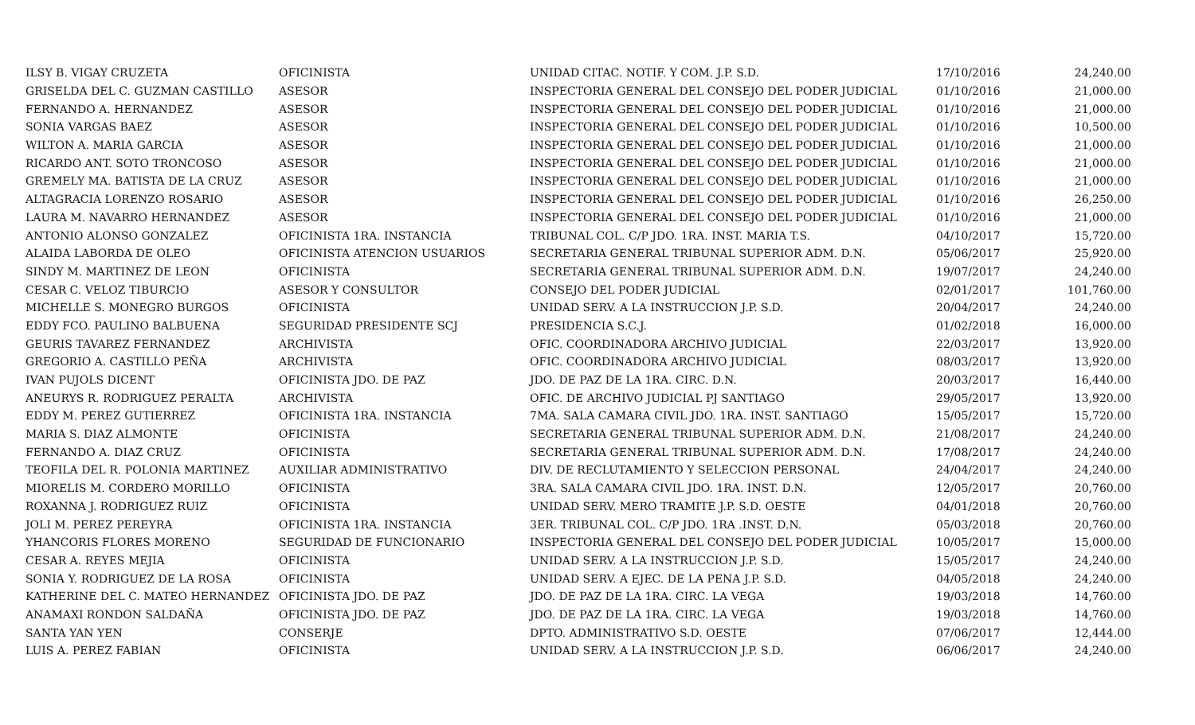| ILSY B. VIGAY CRUZETA | OFICINISTA | UNIDAD CITAC. NOTIF. Y COM. J.P. S.D. | 17/10/2016 | 24,240.00 |
| GRISELDA DEL C. GUZMAN CASTILLO | ASESOR | INSPECTORIA GENERAL DEL CONSEJO DEL PODER JUDICIAL | 01/10/2016 | 21,000.00 |
| FERNANDO A. HERNANDEZ | ASESOR | INSPECTORIA GENERAL DEL CONSEJO DEL PODER JUDICIAL | 01/10/2016 | 21,000.00 |
| SONIA VARGAS BAEZ | ASESOR | INSPECTORIA GENERAL DEL CONSEJO DEL PODER JUDICIAL | 01/10/2016 | 10,500.00 |
| WILTON A. MARIA GARCIA | ASESOR | INSPECTORIA GENERAL DEL CONSEJO DEL PODER JUDICIAL | 01/10/2016 | 21,000.00 |
| RICARDO ANT. SOTO TRONCOSO | ASESOR | INSPECTORIA GENERAL DEL CONSEJO DEL PODER JUDICIAL | 01/10/2016 | 21,000.00 |
| GREMELY MA. BATISTA DE LA CRUZ | ASESOR | INSPECTORIA GENERAL DEL CONSEJO DEL PODER JUDICIAL | 01/10/2016 | 21,000.00 |
| ALTAGRACIA LORENZO ROSARIO | ASESOR | INSPECTORIA GENERAL DEL CONSEJO DEL PODER JUDICIAL | 01/10/2016 | 26,250.00 |
| LAURA M. NAVARRO HERNANDEZ | ASESOR | INSPECTORIA GENERAL DEL CONSEJO DEL PODER JUDICIAL | 01/10/2016 | 21,000.00 |
| ANTONIO ALONSO GONZALEZ | OFICINISTA 1RA. INSTANCIA | TRIBUNAL COL. C/P JDO. 1RA. INST. MARIA T.S. | 04/10/2017 | 15,720.00 |
| ALAIDA LABORDA DE OLEO | OFICINISTA ATENCION USUARIOS | SECRETARIA GENERAL TRIBUNAL SUPERIOR ADM. D.N. | 05/06/2017 | 25,920.00 |
| SINDY M. MARTINEZ DE LEON | OFICINISTA | SECRETARIA GENERAL TRIBUNAL SUPERIOR ADM. D.N. | 19/07/2017 | 24,240.00 |
| CESAR C. VELOZ TIBURCIO | ASESOR Y CONSULTOR | CONSEJO DEL PODER JUDICIAL | 02/01/2017 | 101,760.00 |
| MICHELLE S. MONEGRO BURGOS | OFICINISTA | UNIDAD SERV. A LA INSTRUCCION J.P. S.D. | 20/04/2017 | 24,240.00 |
| EDDY FCO. PAULINO BALBUENA | SEGURIDAD PRESIDENTE SCJ | PRESIDENCIA S.C.J. | 01/02/2018 | 16,000.00 |
| GEURIS TAVAREZ FERNANDEZ | ARCHIVISTA | OFIC. COORDINADORA ARCHIVO JUDICIAL | 22/03/2017 | 13,920.00 |
| GREGORIO A. CASTILLO PEÑA | ARCHIVISTA | OFIC. COORDINADORA ARCHIVO JUDICIAL | 08/03/2017 | 13,920.00 |
| IVAN PUJOLS DICENT | OFICINISTA JDO. DE PAZ | JDO. DE PAZ DE LA 1RA. CIRC. D.N. | 20/03/2017 | 16,440.00 |
| ANEURYS R. RODRIGUEZ PERALTA | ARCHIVISTA | OFIC. DE ARCHIVO JUDICIAL PJ SANTIAGO | 29/05/2017 | 13,920.00 |
| EDDY M. PEREZ GUTIERREZ | OFICINISTA 1RA. INSTANCIA | 7MA. SALA CAMARA CIVIL JDO. 1RA. INST. SANTIAGO | 15/05/2017 | 15,720.00 |
| MARIA S. DIAZ ALMONTE | OFICINISTA | SECRETARIA GENERAL TRIBUNAL SUPERIOR ADM. D.N. | 21/08/2017 | 24,240.00 |
| FERNANDO A. DIAZ CRUZ | OFICINISTA | SECRETARIA GENERAL TRIBUNAL SUPERIOR ADM. D.N. | 17/08/2017 | 24,240.00 |
| TEOFILA DEL R. POLONIA MARTINEZ | AUXILIAR ADMINISTRATIVO | DIV. DE RECLUTAMIENTO Y SELECCION PERSONAL | 24/04/2017 | 24,240.00 |
| MIORELIS M. CORDERO MORILLO | OFICINISTA | 3RA. SALA CAMARA CIVIL JDO. 1RA. INST. D.N. | 12/05/2017 | 20,760.00 |
| ROXANNA J. RODRIGUEZ RUIZ | OFICINISTA | UNIDAD SERV. MERO TRAMITE J.P. S.D. OESTE | 04/01/2018 | 20,760.00 |
| JOLI M. PEREZ PEREYRA | OFICINISTA 1RA. INSTANCIA | 3ER. TRIBUNAL COL. C/P JDO. 1RA .INST. D.N. | 05/03/2018 | 20,760.00 |
| YHANCORIS FLORES MORENO | SEGURIDAD DE FUNCIONARIO | INSPECTORIA GENERAL DEL CONSEJO DEL PODER JUDICIAL | 10/05/2017 | 15,000.00 |
| CESAR A. REYES MEJIA | OFICINISTA | UNIDAD SERV. A LA INSTRUCCION J.P. S.D. | 15/05/2017 | 24,240.00 |
| SONIA Y. RODRIGUEZ DE LA ROSA | OFICINISTA | UNIDAD SERV. A EJEC. DE LA PENA J.P. S.D. | 04/05/2018 | 24,240.00 |
| KATHERINE DEL C. MATEO HERNANDEZ | OFICINISTA JDO. DE PAZ | JDO. DE PAZ DE LA 1RA. CIRC. LA VEGA | 19/03/2018 | 14,760.00 |
| ANAMAXI RONDON SALDAÑA | OFICINISTA JDO. DE PAZ | JDO. DE PAZ DE LA 1RA. CIRC. LA VEGA | 19/03/2018 | 14,760.00 |
| SANTA YAN YEN | CONSERJE | DPTO. ADMINISTRATIVO S.D. OESTE | 07/06/2017 | 12,444.00 |
| LUIS A. PEREZ FABIAN | OFICINISTA | UNIDAD SERV. A LA INSTRUCCION J.P. S.D. | 06/06/2017 | 24,240.00 |